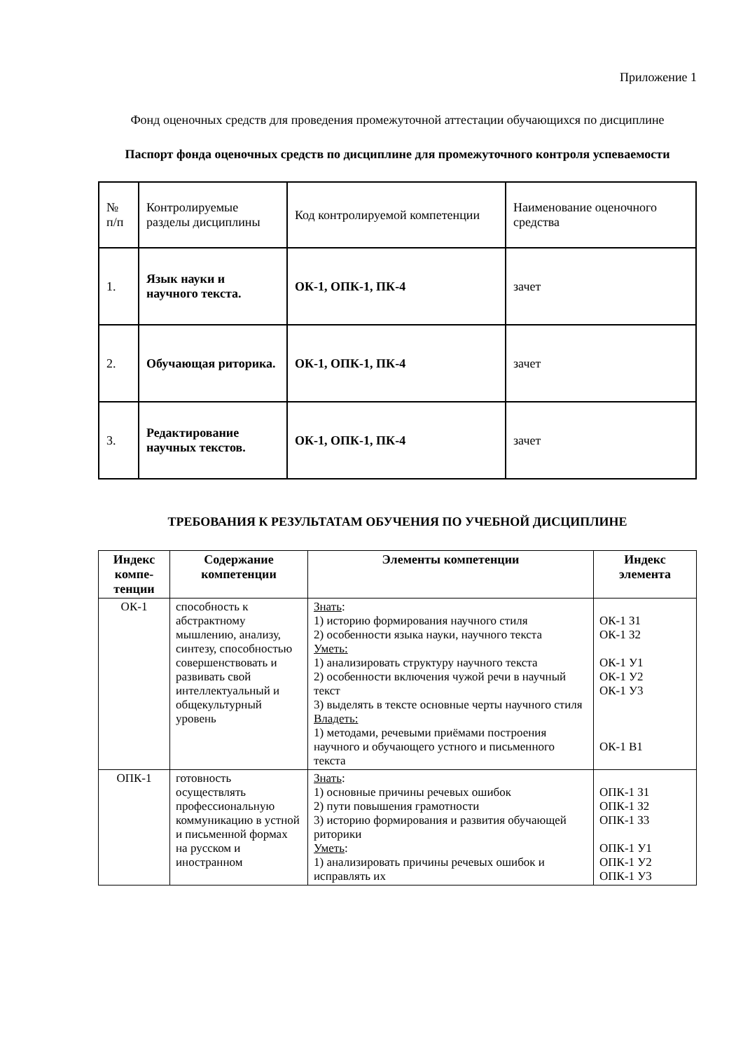Приложение 1
Фонд оценочных средств для проведения промежуточной аттестации обучающихся по дисциплине
Паспорт фонда оценочных средств по дисциплине для промежуточного контроля успеваемости
| № п/п | Контролируемые разделы дисциплины | Код контролируемой компетенции | Наименование оценочного средства |
| 1. | Язык науки и научного текста. | ОК-1, ОПК-1, ПК-4 | зачет |
| 2. | Обучающая риторика. | ОК-1, ОПК-1, ПК-4 | зачет |
| 3. | Редактирование научных текстов. | ОК-1, ОПК-1, ПК-4 | зачет |
ТРЕБОВАНИЯ К РЕЗУЛЬТАТАМ ОБУЧЕНИЯ ПО УЧЕБНОЙ ДИСЦИПЛИНЕ
| Индекс компе-тенции | Содержание компетенции | Элементы компетенции | Индекс элемента |
| --- | --- | --- | --- |
| ОК-1 | способность к абстрактному мышлению, анализу, синтезу, способностью совершенствовать и развивать свой интеллектуальный и общекультурный уровень | Знать : 1) историю формирования научного стиля 2) особенности языка науки, научного текста Уметь: 1) анализировать структуру научного текста 2) особенности включения чужой речи в научный текст 3) выделять в тексте основные черты научного стиля Владеть: 1) методами, речевыми приёмами построения научного и обучающего устного и письменного текста | ОК-1 З1 ОК-1 З2 ОК-1 У1 ОК-1 У2 ОК-1 У3 ОК-1 В1 |
| ОПК-1 | готовность осуществлять профессиональную коммуникацию в устной и письменной формах на русском и иностранном | Знать : 1) основные причины речевых ошибок 2) пути повышения грамотности 3) историю формирования и развития обучающей риторики Уметь : 1) анализировать причины речевых ошибок и исправлять их | ОПК-1 З1 ОПК-1 З2 ОПК-1 З3 ОПК-1 У1 ОПК-1 У2 ОПК-1 У3 |